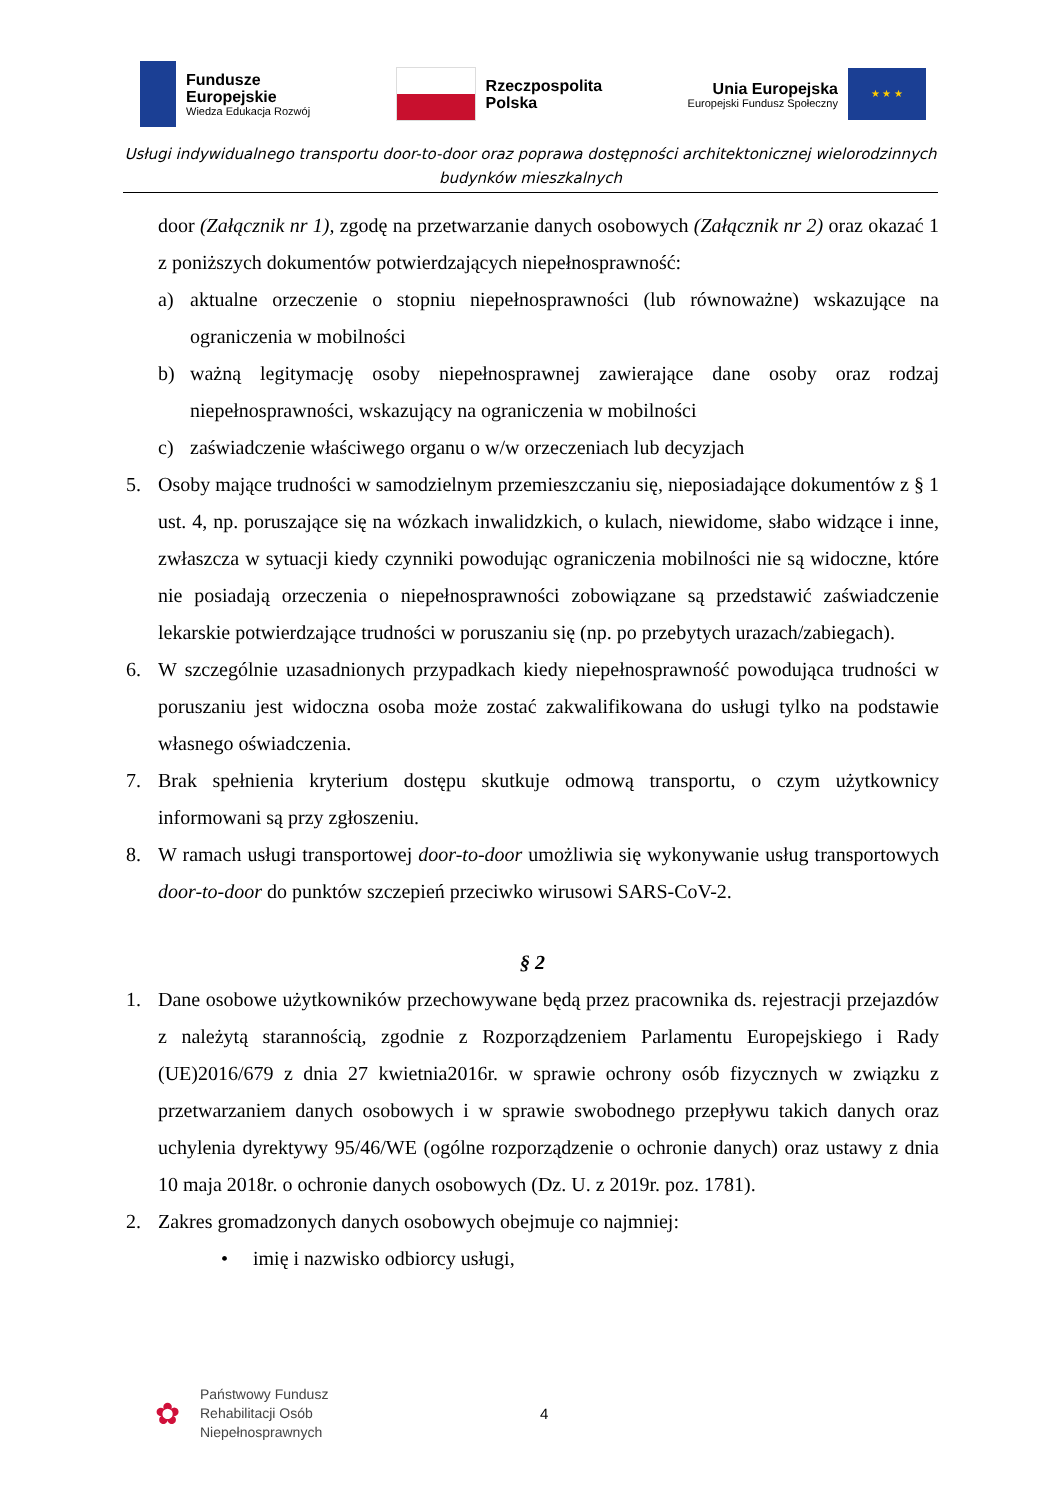Fundusze
Europejskie
Wiedza Edukacja Rozwój
Rzeczpospolita
Polska
Unia Europejska
Europejski Fundusz Społeczny
★ ★ ★
Usługi indywidualnego transportu door-to-door oraz poprawa dostępności architektonicznej wielorodzinnych budynków mieszkalnych
door (Załącznik nr 1), zgodę na przetwarzanie danych osobowych (Załącznik nr 2) oraz okazać 1 z poniższych dokumentów potwierdzających niepełnosprawność:
a) aktualne orzeczenie o stopniu niepełnosprawności (lub równoważne) wskazujące na ograniczenia w mobilności
b) ważną legitymację osoby niepełnosprawnej zawierające dane osoby oraz rodzaj niepełnosprawności, wskazujący na ograniczenia w mobilności
c) zaświadczenie właściwego organu o w/w orzeczeniach lub decyzjach
5. Osoby mające trudności w samodzielnym przemieszczaniu się, nieposiadające dokumentów z § 1 ust. 4, np. poruszające się na wózkach inwalidzkich, o kulach, niewidome, słabo widzące i inne, zwłaszcza w sytuacji kiedy czynniki powodując ograniczenia mobilności nie są widoczne, które nie posiadają orzeczenia o niepełnosprawności zobowiązane są przedstawić zaświadczenie lekarskie potwierdzające trudności w poruszaniu się (np. po przebytych urazach/zabiegach).
6. W szczególnie uzasadnionych przypadkach kiedy niepełnosprawność powodująca trudności w poruszaniu jest widoczna osoba może zostać zakwalifikowana do usługi tylko na podstawie własnego oświadczenia.
7. Brak spełnienia kryterium dostępu skutkuje odmową transportu, o czym użytkownicy informowani są przy zgłoszeniu.
8. W ramach usługi transportowej door-to-door umożliwia się wykonywanie usług transportowych door-to-door do punktów szczepień przeciwko wirusowi SARS-CoV-2.
§ 2
1. Dane osobowe użytkowników przechowywane będą przez pracownika ds. rejestracji przejazdów z należytą starannością, zgodnie z Rozporządzeniem Parlamentu Europejskiego i Rady (UE)2016/679 z dnia 27 kwietnia2016r. w sprawie ochrony osób fizycznych w związku z przetwarzaniem danych osobowych i w sprawie swobodnego przepływu takich danych oraz uchylenia dyrektywy 95/46/WE (ogólne rozporządzenie o ochronie danych) oraz ustawy z dnia 10 maja 2018r. o ochronie danych osobowych (Dz. U. z 2019r. poz. 1781).
2. Zakres gromadzonych danych osobowych obejmuje co najmniej:
• imię i nazwisko odbiorcy usługi,
✿
Państwowy Fundusz
Rehabilitacji Osób
Niepełnosprawnych
4